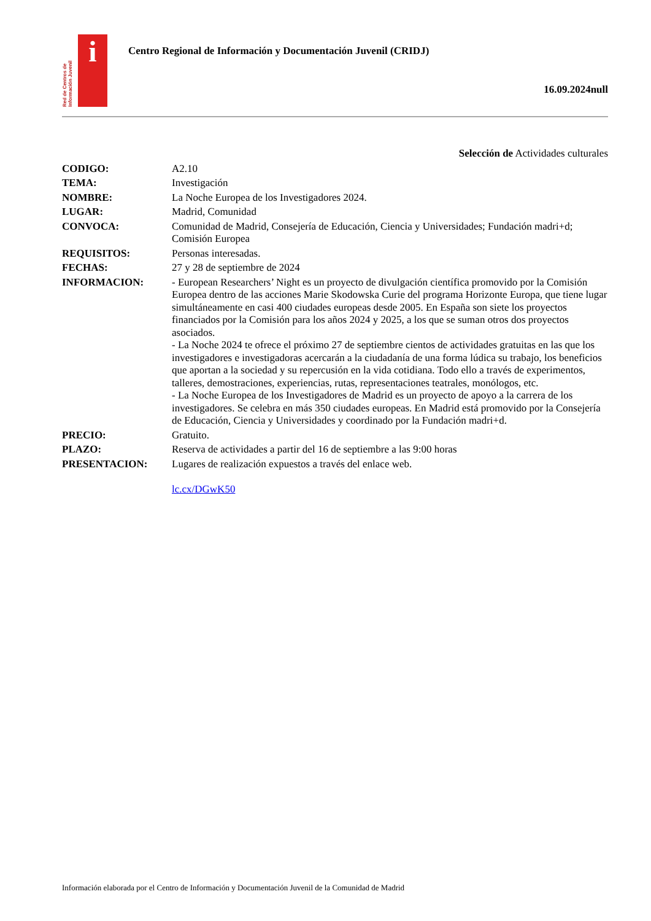Red de Centros de Información Juvenil
i
Centro Regional de Información y Documentación Juvenil (CRIDJ)
16.09.2024null
Selección de Actividades culturales
CODIGO: A2.10
TEMA: Investigación
NOMBRE: La Noche Europea de los Investigadores 2024.
LUGAR: Madrid, Comunidad
CONVOCA: Comunidad de Madrid, Consejería de Educación, Ciencia y Universidades; Fundación madri+d; Comisión Europea
REQUISITOS: Personas interesadas.
FECHAS: 27 y 28 de septiembre de 2024
INFORMACION: - European Researchers’ Night es un proyecto de divulgación científica promovido por la Comisión Europea dentro de las acciones Marie Skodowska Curie del programa Horizonte Europa, que tiene lugar simultáneamente en casi 400 ciudades europeas desde 2005. En España son siete los proyectos financiados por la Comisión para los años 2024 y 2025, a los que se suman otros dos proyectos asociados.
- La Noche 2024 te ofrece el próximo 27 de septiembre cientos de actividades gratuitas en las que los investigadores e investigadoras acercarán a la ciudadanía de una forma lúdica su trabajo, los beneficios que aportan a la sociedad y su repercusión en la vida cotidiana. Todo ello a través de experimentos, talleres, demostraciones, experiencias, rutas, representaciones teatrales, monólogos, etc.
- La Noche Europea de los Investigadores de Madrid es un proyecto de apoyo a la carrera de los investigadores. Se celebra en más 350 ciudades europeas. En Madrid está promovido por la Consejería de Educación, Ciencia y Universidades y coordinado por la Fundación madri+d.
PRECIO: Gratuito.
PLAZO: Reserva de actividades a partir del 16 de septiembre a las 9:00 horas
PRESENTACION: Lugares de realización expuestos a través del enlace web.
lc.cx/DGwK50
Información elaborada por el Centro de Información y Documentación Juvenil de la Comunidad de Madrid